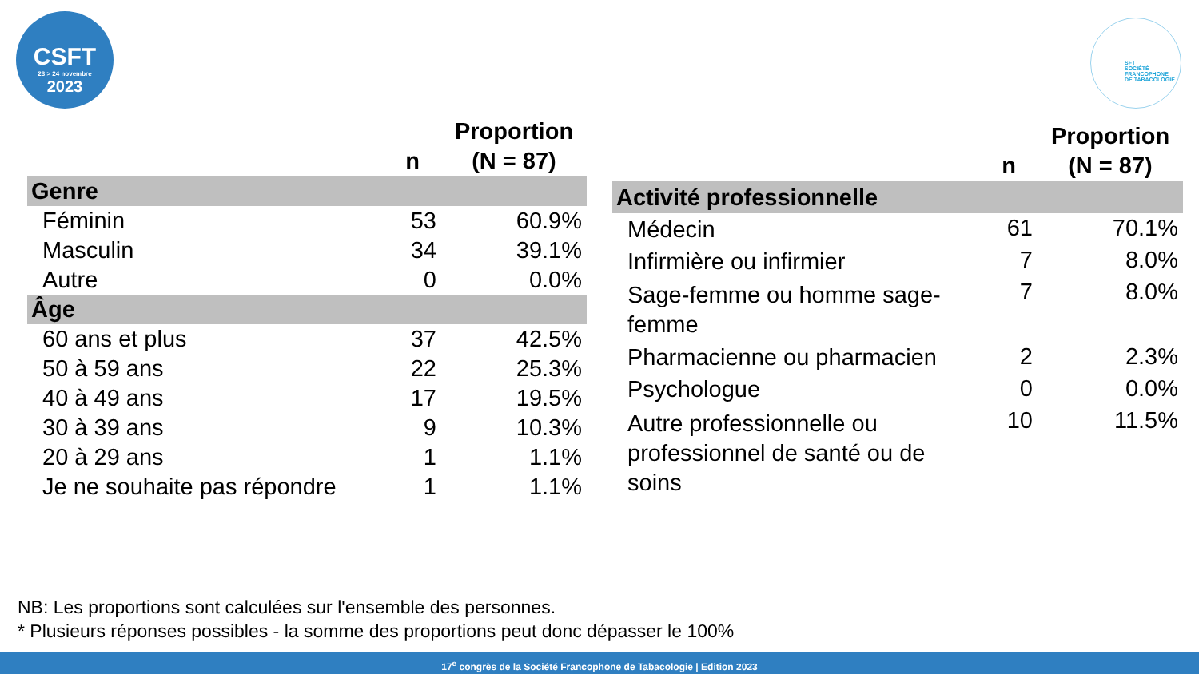CSFT
23 > 24 novembre
2023
SFT
SOCIÉTÉ
FRANCOPHONE
DE TABACOLOGIE
| | n | Proportion (N = 87) |
| --- | --- | --- |
| Genre | | |
| Féminin | 53 | 60.9% |
| Masculin | 34 | 39.1% |
| Autre | 0 | 0.0% |
| Âge | | |
| 60 ans et plus | 37 | 42.5% |
| 50 à 59 ans | 22 | 25.3% |
| 40 à 49 ans | 17 | 19.5% |
| 30 à 39 ans | 9 | 10.3% |
| 20 à 29 ans | 1 | 1.1% |
| Je ne souhaite pas répondre | 1 | 1.1% |
| | n | Proportion (N = 87) |
| --- | --- | --- |
| Activité professionnelle | | |
| Médecin | 61 | 70.1% |
| Infirmière ou infirmier | 7 | 8.0% |
| Sage-femme ou homme sage-femme | 7 | 8.0% |
| Pharmacienne ou pharmacien | 2 | 2.3% |
| Psychologue | 0 | 0.0% |
| Autre professionnelle ou professionnel de santé ou de soins | 10 | 11.5% |
NB: Les proportions sont calculées sur l'ensemble des personnes.
* Plusieurs réponses possibles - la somme des proportions peut donc dépasser le 100%
17<sup>e</sup> congrès de la Société Francophone de Tabacologie | Edition 2023